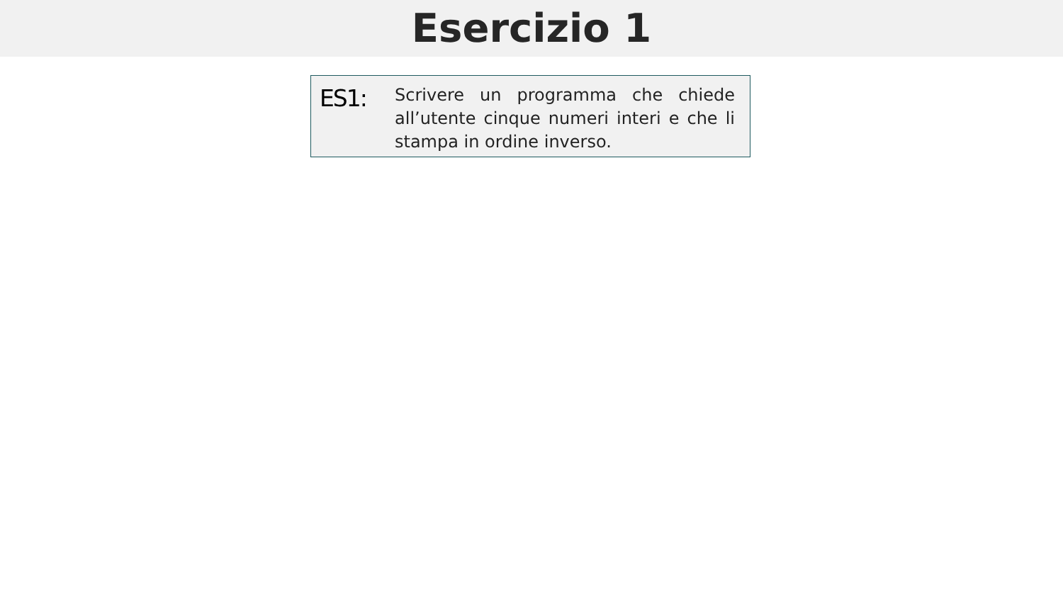Esercizio 1
ES1:
Scrivere un programma che chiede all’utente cinque numeri interi e che li stampa in ordine inverso.